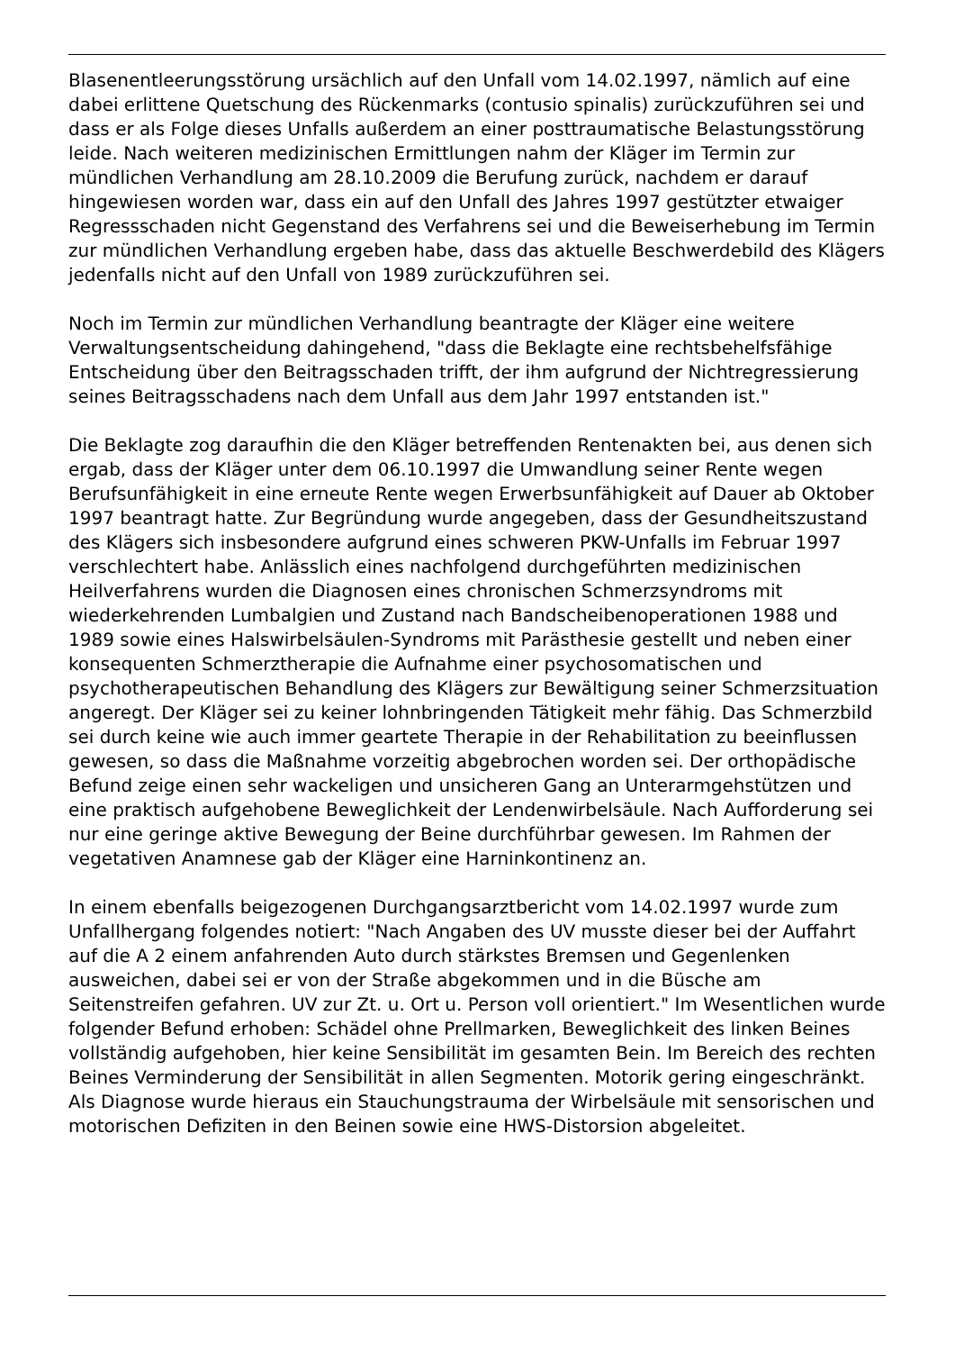Blasenentleerungsstörung ursächlich auf den Unfall vom 14.02.1997, nämlich auf eine dabei erlittene Quetschung des Rückenmarks (contusio spinalis) zurückzuführen sei und dass er als Folge dieses Unfalls außerdem an einer posttraumatische Belastungsstörung leide. Nach weiteren medizinischen Ermittlungen nahm der Kläger im Termin zur mündlichen Verhandlung am 28.10.2009 die Berufung zurück, nachdem er darauf hingewiesen worden war, dass ein auf den Unfall des Jahres 1997 gestützter etwaiger Regressschaden nicht Gegenstand des Verfahrens sei und die Beweiserhebung im Termin zur mündlichen Verhandlung ergeben habe, dass das aktuelle Beschwerdebild des Klägers jedenfalls nicht auf den Unfall von 1989 zurückzuführen sei.
Noch im Termin zur mündlichen Verhandlung beantragte der Kläger eine weitere Verwaltungsentscheidung dahingehend, "dass die Beklagte eine rechtsbehelfsfähige Entscheidung über den Beitragsschaden trifft, der ihm aufgrund der Nichtregressierung seines Beitragsschadens nach dem Unfall aus dem Jahr 1997 entstanden ist."
Die Beklagte zog daraufhin die den Kläger betreffenden Rentenakten bei, aus denen sich ergab, dass der Kläger unter dem 06.10.1997 die Umwandlung seiner Rente wegen Berufsunfähigkeit in eine erneute Rente wegen Erwerbsunfähigkeit auf Dauer ab Oktober 1997 beantragt hatte. Zur Begründung wurde angegeben, dass der Gesundheitszustand des Klägers sich insbesondere aufgrund eines schweren PKW-Unfalls im Februar 1997 verschlechtert habe. Anlässlich eines nachfolgend durchgeführten medizinischen Heilverfahrens wurden die Diagnosen eines chronischen Schmerzsyndroms mit wiederkehrenden Lumbalgien und Zustand nach Bandscheibenoperationen 1988 und 1989 sowie eines Halswirbelsäulen-Syndroms mit Parästhesie gestellt und neben einer konsequenten Schmerztherapie die Aufnahme einer psychosomatischen und psychotherapeutischen Behandlung des Klägers zur Bewältigung seiner Schmerzsituation angeregt. Der Kläger sei zu keiner lohnbringenden Tätigkeit mehr fähig. Das Schmerzbild sei durch keine wie auch immer geartete Therapie in der Rehabilitation zu beeinflussen gewesen, so dass die Maßnahme vorzeitig abgebrochen worden sei. Der orthopädische Befund zeige einen sehr wackeligen und unsicheren Gang an Unterarmgehstützen und eine praktisch aufgehobene Beweglichkeit der Lendenwirbelsäule. Nach Aufforderung sei nur eine geringe aktive Bewegung der Beine durchführbar gewesen. Im Rahmen der vegetativen Anamnese gab der Kläger eine Harninkontinenz an.
In einem ebenfalls beigezogenen Durchgangsarztbericht vom 14.02.1997 wurde zum Unfallhergang folgendes notiert: "Nach Angaben des UV musste dieser bei der Auffahrt auf die A 2 einem anfahrenden Auto durch stärkstes Bremsen und Gegenlenken ausweichen, dabei sei er von der Straße abgekommen und in die Büsche am Seitenstreifen gefahren. UV zur Zt. u. Ort u. Person voll orientiert." Im Wesentlichen wurde folgender Befund erhoben: Schädel ohne Prellmarken, Beweglichkeit des linken Beines vollständig aufgehoben, hier keine Sensibilität im gesamten Bein. Im Bereich des rechten Beines Verminderung der Sensibilität in allen Segmenten. Motorik gering eingeschränkt. Als Diagnose wurde hieraus ein Stauchungstrauma der Wirbelsäule mit sensorischen und motorischen Defiziten in den Beinen sowie eine HWS-Distorsion abgeleitet.